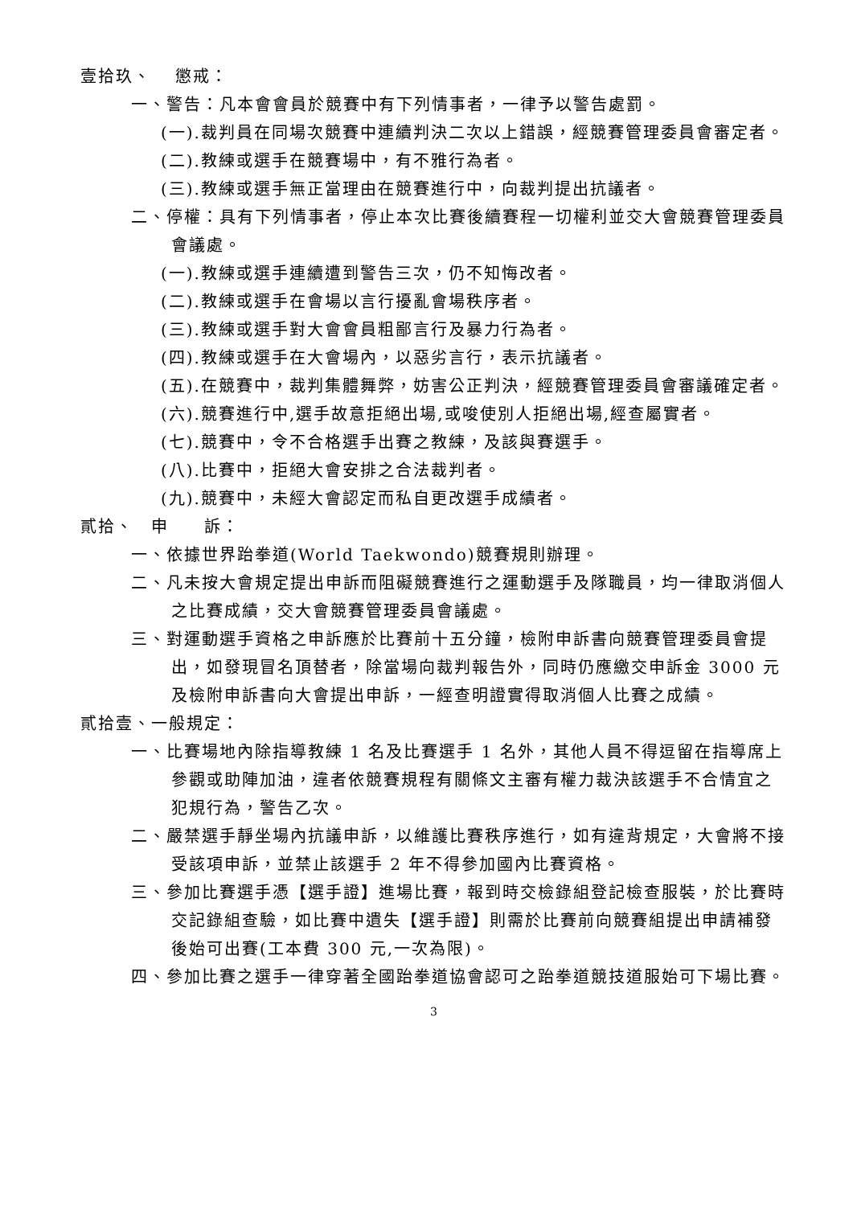壹拾玖、　 懲戒：
一、警告：凡本會會員於競賽中有下列情事者，一律予以警告處罰。
(一).裁判員在同場次競賽中連續判決二次以上錯誤，經競賽管理委員會審定者。
(二).教練或選手在競賽場中，有不雅行為者。
(三).教練或選手無正當理由在競賽進行中，向裁判提出抗議者。
二、停權：具有下列情事者，停止本次比賽後續賽程一切權利並交大會競賽管理委員會議處。
(一).教練或選手連續遭到警告三次，仍不知悔改者。
(二).教練或選手在會場以言行擾亂會場秩序者。
(三).教練或選手對大會會員粗鄙言行及暴力行為者。
(四).教練或選手在大會場內，以惡劣言行，表示抗議者。
(五).在競賽中，裁判集體舞弊，妨害公正判決，經競賽管理委員會審議確定者。
(六).競賽進行中,選手故意拒絕出場,或唆使別人拒絕出場,經查屬實者。
(七).競賽中，令不合格選手出賽之教練，及該與賽選手。
(八).比賽中，拒絕大會安排之合法裁判者。
(九).競賽中，未經大會認定而私自更改選手成績者。
貳拾、　申　　訴：
一、依據世界跆拳道(World Taekwondo)競賽規則辦理。
二、凡未按大會規定提出申訴而阻礙競賽進行之運動選手及隊職員，均一律取消個人之比賽成績，交大會競賽管理委員會議處。
三、對運動選手資格之申訴應於比賽前十五分鐘，檢附申訴書向競賽管理委員會提出，如發現冒名頂替者，除當場向裁判報告外，同時仍應繳交申訴金 3000 元及檢附申訴書向大會提出申訴，一經查明證實得取消個人比賽之成績。
貳拾壹、一般規定：
一、比賽場地內除指導教練 1 名及比賽選手 1 名外，其他人員不得逗留在指導席上參觀或助陣加油，違者依競賽規程有關條文主審有權力裁決該選手不合情宜之犯規行為，警告乙次。
二、嚴禁選手靜坐場內抗議申訴，以維護比賽秩序進行，如有違背規定，大會將不接受該項申訴，並禁止該選手 2 年不得參加國內比賽資格。
三、參加比賽選手憑【選手證】進場比賽，報到時交檢錄組登記檢查服裝，於比賽時交記錄組查驗，如比賽中遺失【選手證】則需於比賽前向競賽組提出申請補發後始可出賽(工本費 300 元,一次為限)。
四、參加比賽之選手一律穿著全國跆拳道協會認可之跆拳道競技道服始可下場比賽。
3